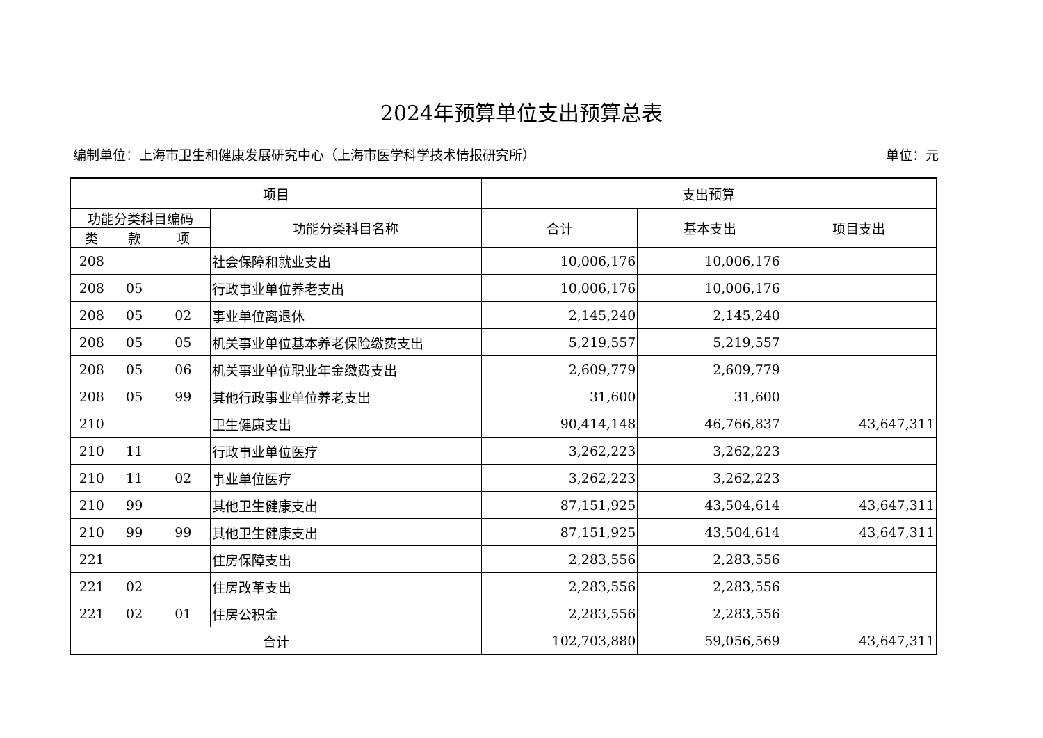2024年预算单位支出预算总表
编制单位：上海市卫生和健康发展研究中心（上海市医学科学技术情报研究所） 单位：元
| 项目 | | | | 支出预算 | | |
| --- | --- | --- | --- | --- | --- | --- |
| 功能分类科目编码 | | | 功能分类科目名称 | 合计 | 基本支出 | 项目支出 |
| 类 | 款 | 项 | | | | |
| 208 | | | 社会保障和就业支出 | 10,006,176 | 10,006,176 | |
| 208 | 05 | | 行政事业单位养老支出 | 10,006,176 | 10,006,176 | |
| 208 | 05 | 02 | 事业单位离退休 | 2,145,240 | 2,145,240 | |
| 208 | 05 | 05 | 机关事业单位基本养老保险缴费支出 | 5,219,557 | 5,219,557 | |
| 208 | 05 | 06 | 机关事业单位职业年金缴费支出 | 2,609,779 | 2,609,779 | |
| 208 | 05 | 99 | 其他行政事业单位养老支出 | 31,600 | 31,600 | |
| 210 | | | 卫生健康支出 | 90,414,148 | 46,766,837 | 43,647,311 |
| 210 | 11 | | 行政事业单位医疗 | 3,262,223 | 3,262,223 | |
| 210 | 11 | 02 | 事业单位医疗 | 3,262,223 | 3,262,223 | |
| 210 | 99 | | 其他卫生健康支出 | 87,151,925 | 43,504,614 | 43,647,311 |
| 210 | 99 | 99 | 其他卫生健康支出 | 87,151,925 | 43,504,614 | 43,647,311 |
| 221 | | | 住房保障支出 | 2,283,556 | 2,283,556 | |
| 221 | 02 | | 住房改革支出 | 2,283,556 | 2,283,556 | |
| 221 | 02 | 01 | 住房公积金 | 2,283,556 | 2,283,556 | |
| 合计 | | | | 102,703,880 | 59,056,569 | 43,647,311 |